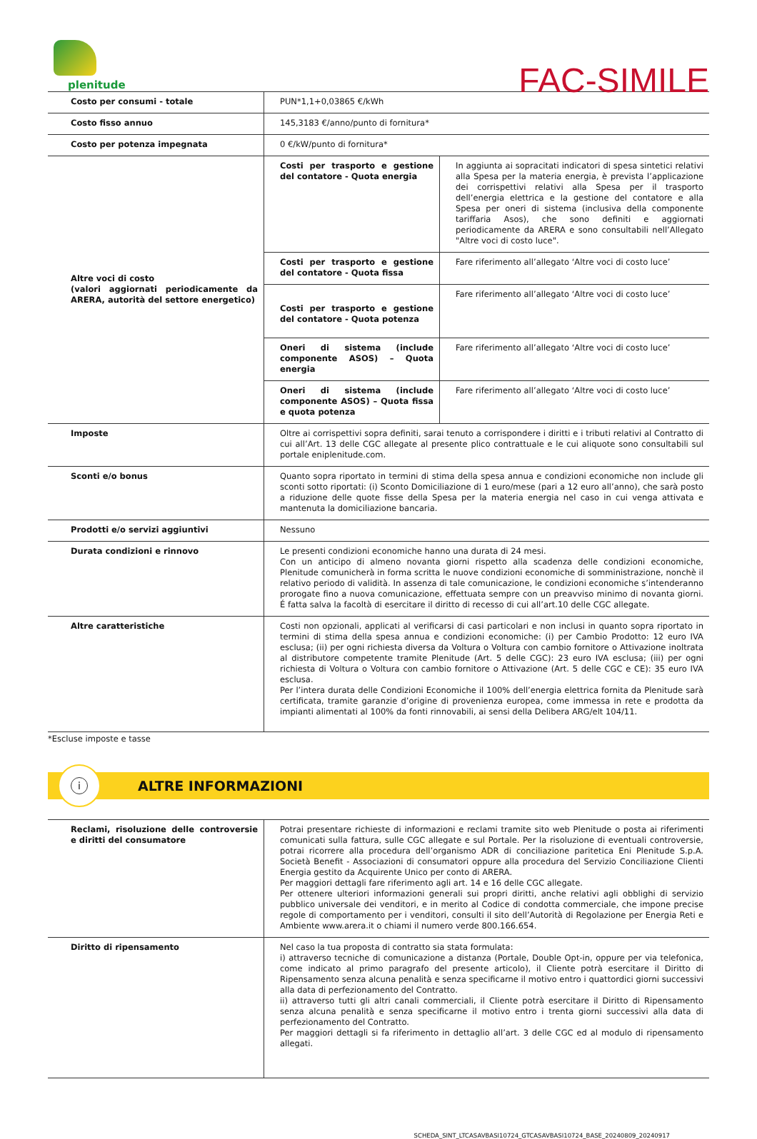plenitude
FAC-SIMILE
| Costo per consumi - totale | PUN*1,1+0,03865 €/kWh | |
| Costo fisso annuo | 145,3183 €/anno/punto di fornitura* | |
| Costo per potenza impegnata | 0 €/kW/punto di fornitura* | |
| Altre voci di costo (valori aggiornati periodicamente da ARERA, autorità del settore energetico) | Costi per trasporto e gestione del contatore - Quota energia | In aggiunta ai sopracitati indicatori di spesa sintetici relativi alla Spesa per la materia energia, è prevista l’applicazione dei corrispettivi relativi alla Spesa per il trasporto dell’energia elettrica e la gestione del contatore e alla Spesa per oneri di sistema (inclusiva della componente tariffaria Asos), che sono definiti e aggiornati periodicamente da ARERA e sono consultabili nell’Allegato "Altre voci di costo luce". |
| | Costi per trasporto e gestione del contatore - Quota fissa | Fare riferimento all’allegato ‘Altre voci di costo luce’ |
| | Costi per trasporto e gestione del contatore - Quota potenza | Fare riferimento all’allegato ‘Altre voci di costo luce’ |
| | Oneri di sistema (include componente ASOS) – Quota energia | Fare riferimento all’allegato ‘Altre voci di costo luce’ |
| | Oneri di sistema (include componente ASOS) – Quota fissa e quota potenza | Fare riferimento all’allegato ‘Altre voci di costo luce’ |
| Imposte | Oltre ai corrispettivi sopra definiti, sarai tenuto a corrispondere i diritti e i tributi relativi al Contratto di cui all’Art. 13 delle CGC allegate al presente plico contrattuale e le cui aliquote sono consultabili sul portale eniplenitude.com. | |
| Sconti e/o bonus | Quanto sopra riportato in termini di stima della spesa annua e condizioni economiche non include gli sconti sotto riportati: (i) Sconto Domiciliazione di 1 euro/mese (pari a 12 euro all’anno), che sarà posto a riduzione delle quote fisse della Spesa per la materia energia nel caso in cui venga attivata e mantenuta la domiciliazione bancaria. | |
| Prodotti e/o servizi aggiuntivi | Nessuno | |
| Durata condizioni e rinnovo | Le presenti condizioni economiche hanno una durata di 24 mesi. Con un anticipo di almeno novanta giorni rispetto alla scadenza delle condizioni economiche, Plenitude comunicherà in forma scritta le nuove condizioni economiche di somministrazione, nonchè il relativo periodo di validità. In assenza di tale comunicazione, le condizioni economiche s’intenderanno prorogate fino a nuova comunicazione, effettuata sempre con un preavviso minimo di novanta giorni. É fatta salva la facoltà di esercitare il diritto di recesso di cui all’art.10 delle CGC allegate. | |
| Altre caratteristiche | Costi non opzionali, applicati al verificarsi di casi particolari e non inclusi in quanto sopra riportato in termini di stima della spesa annua e condizioni economiche: (i) per Cambio Prodotto: 12 euro IVA esclusa; (ii) per ogni richiesta diversa da Voltura o Voltura con cambio fornitore o Attivazione inoltrata al distributore competente tramite Plenitude (Art. 5 delle CGC): 23 euro IVA esclusa; (iii) per ogni richiesta di Voltura o Voltura con cambio fornitore o Attivazione (Art. 5 delle CGC e CE): 35 euro IVA esclusa. Per l’intera durata delle Condizioni Economiche il 100% dell’energia elettrica fornita da Plenitude sarà certificata, tramite garanzie d’origine di provenienza europea, come immessa in rete e prodotta da impianti alimentati al 100% da fonti rinnovabili, ai sensi della Delibera ARG/elt 104/11. | |
*Escluse imposte e tasse
i
ALTRE INFORMAZIONI
| Reclami, risoluzione delle controversie e diritti del consumatore | Potrai presentare richieste di informazioni e reclami tramite sito web Plenitude o posta ai riferimenti comunicati sulla fattura, sulle CGC allegate e sul Portale. Per la risoluzione di eventuali controversie, potrai ricorrere alla procedura dell’organismo ADR di conciliazione paritetica Eni Plenitude S.p.A. Società Benefit - Associazioni di consumatori oppure alla procedura del Servizio Conciliazione Clienti Energia gestito da Acquirente Unico per conto di ARERA. Per maggiori dettagli fare riferimento agli art. 14 e 16 delle CGC allegate. Per ottenere ulteriori informazioni generali sui propri diritti, anche relativi agli obblighi di servizio pubblico universale dei venditori, e in merito al Codice di condotta commerciale, che impone precise regole di comportamento per i venditori, consulti il sito dell’Autorità di Regolazione per Energia Reti e Ambiente www.arera.it o chiami il numero verde 800.166.654. |
| Diritto di ripensamento | Nel caso la tua proposta di contratto sia stata formulata: i) attraverso tecniche di comunicazione a distanza (Portale, Double Opt-in, oppure per via telefonica, come indicato al primo paragrafo del presente articolo), il Cliente potrà esercitare il Diritto di Ripensamento senza alcuna penalità e senza specificarne il motivo entro i quattordici giorni successivi alla data di perfezionamento del Contratto. ii) attraverso tutti gli altri canali commerciali, il Cliente potrà esercitare il Diritto di Ripensamento senza alcuna penalità e senza specificarne il motivo entro i trenta giorni successivi alla data di perfezionamento del Contratto. Per maggiori dettagli si fa riferimento in dettaglio all’art. 3 delle CGC ed al modulo di ripensamento allegati. |
SCHEDA_SINT_LTCASAVBASI10724_GTCASAVBASI10724_BASE_20240809_20240917